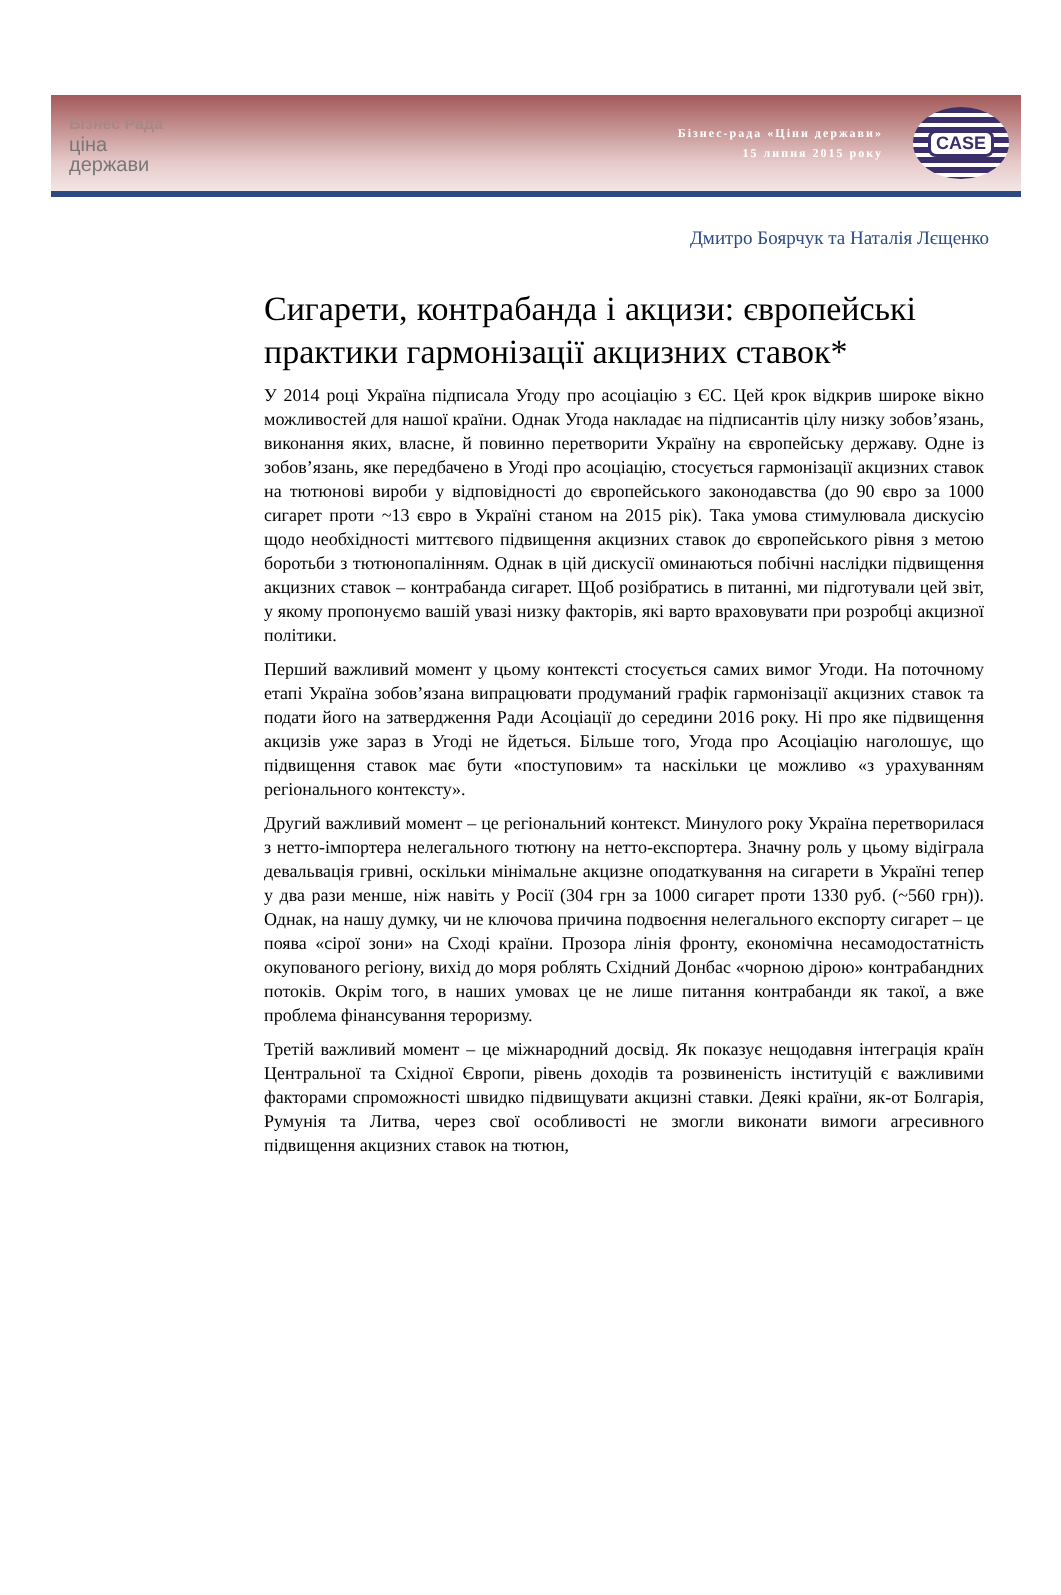Бізнес Рада
ціна
держави
Бізнес-рада «Ціни держави»
15 липня 2015 року
CASE
Дмитро Боярчук та Наталія Лєщенко
Сигарети, контрабанда і акцизи: європейські практики гармонізації акцизних ставок*
У 2014 році Україна підписала Угоду про асоціацію з ЄС. Цей крок відкрив широке вікно можливостей для нашої країни. Однак Угода накладає на підписантів цілу низку зобов’язань, виконання яких, власне, й повинно перетворити Україну на європейську державу. Одне із зобов’язань, яке передбачено в Угоді про асоціацію, стосується гармонізації акцизних ставок на тютюнові вироби у відповідності до європейського законодавства (до 90 євро за 1000 сигарет проти ~13 євро в Україні станом на 2015 рік). Така умова стимулювала дискусію щодо необхідності миттєвого підвищення акцизних ставок до європейського рівня з метою боротьби з тютюнопалінням. Однак в цій дискусії оминаються побічні наслідки підвищення акцизних ставок – контрабанда сигарет. Щоб розібратись в питанні, ми підготували цей звіт, у якому пропонуємо вашій увазі низку факторів, які варто враховувати при розробці акцизної політики.
Перший важливий момент у цьому контексті стосується самих вимог Угоди. На поточному етапі Україна зобов’язана випрацювати продуманий графік гармонізації акцизних ставок та подати його на затвердження Ради Асоціації до середини 2016 року. Ні про яке підвищення акцизів уже зараз в Угоді не йдеться. Більше того, Угода про Асоціацію наголошує, що підвищення ставок має бути «поступовим» та наскільки це можливо «з урахуванням регіонального контексту».
Другий важливий момент – це регіональний контекст. Минулого року Україна перетворилася з нетто-імпортера нелегального тютюну на нетто-експортера. Значну роль у цьому відіграла девальвація гривні, оскільки мінімальне акцизне оподаткування на сигарети в Україні тепер у два рази менше, ніж навіть у Росії (304 грн за 1000 сигарет проти 1330 руб. (~560 грн)). Однак, на нашу думку, чи не ключова причина подвоєння нелегального експорту сигарет – це поява «сірої зони» на Сході країни. Прозора лінія фронту, економічна несамодостатність окупованого регіону, вихід до моря роблять Східний Донбас «чорною дірою» контрабандних потоків. Окрім того, в наших умовах це не лише питання контрабанди як такої, а вже проблема фінансування тероризму.
Третій важливий момент – це міжнародний досвід. Як показує нещодавня інтеграція країн Центральної та Східної Європи, рівень доходів та розвиненість інституцій є важливими факторами спроможності швидко підвищувати акцизні ставки. Деякі країни, як-от Болгарія, Румунія та Литва, через свої особливості не змогли виконати вимоги агресивного підвищення акцизних ставок на тютюн,